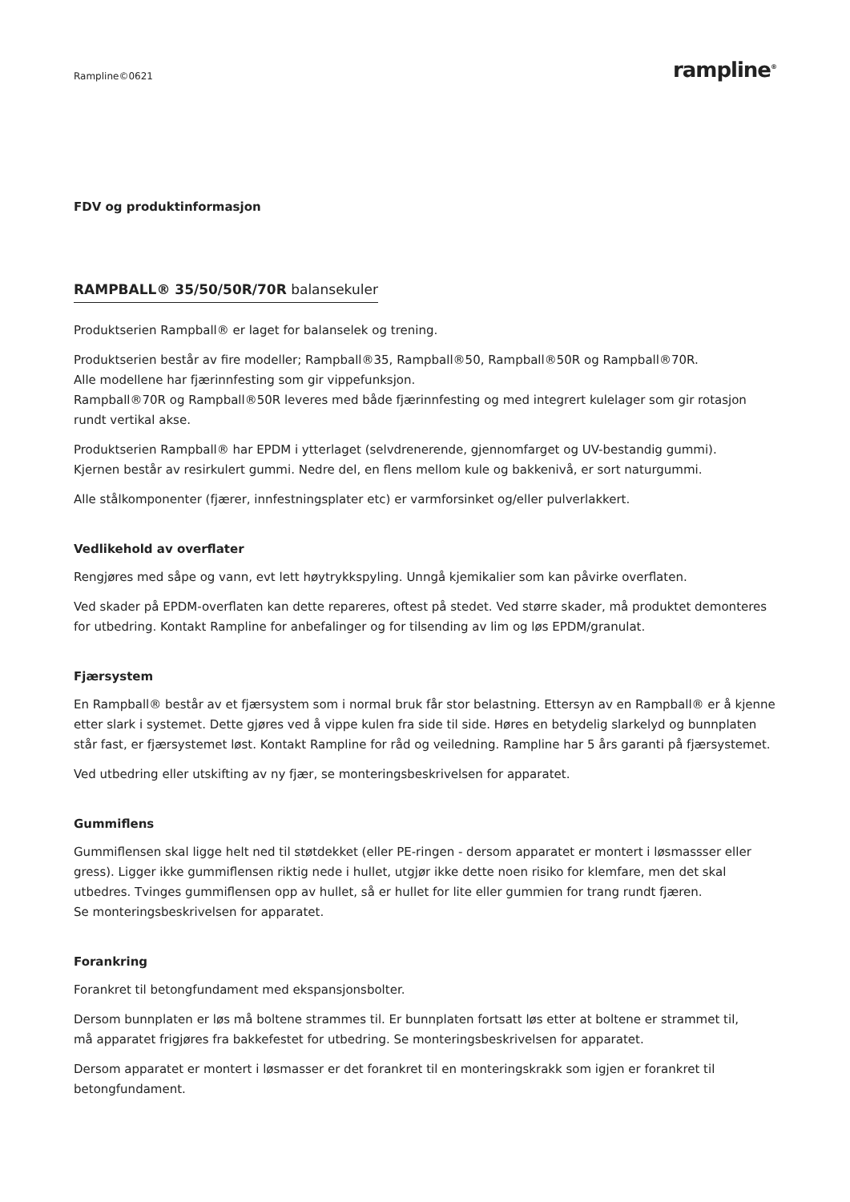Rampline©0621 rampline<sup>®</sup>
FDV og produktinformasjon
RAMPBALL® 35/50/50R/70R balansekuler
Produktserien Rampball® er laget for balanselek og trening.
Produktserien består av fire modeller; Rampball®35, Rampball®50, Rampball®50R og Rampball®70R.
Alle modellene har fjærinnfesting som gir vippefunksjon.
Rampball®70R og Rampball®50R leveres med både fjærinnfesting og med integrert kulelager som gir rotasjon rundt vertikal akse.
Produktserien Rampball® har EPDM i ytterlaget (selvdrenerende, gjennomfarget og UV-bestandig gummi).
Kjernen består av resirkulert gummi. Nedre del, en flens mellom kule og bakkenivå, er sort naturgummi.
Alle stålkomponenter (fjærer, innfestningsplater etc) er varmforsinket og/eller pulverlakkert.
Vedlikehold av overflater
Rengjøres med såpe og vann, evt lett høytrykkspyling. Unngå kjemikalier som kan påvirke overflaten.
Ved skader på EPDM-overflaten kan dette repareres, oftest på stedet. Ved større skader, må produktet demonteres for utbedring. Kontakt Rampline for anbefalinger og for tilsending av lim og løs EPDM/granulat.
Fjærsystem
En Rampball® består av et fjærsystem som i normal bruk får stor belastning. Ettersyn av en Rampball® er å kjenne etter slark i systemet. Dette gjøres ved å vippe kulen fra side til side. Høres en betydelig slarkelyd og bunnplaten står fast, er fjærsystemet løst. Kontakt Rampline for råd og veiledning. Rampline har 5 års garanti på fjærsystemet.
Ved utbedring eller utskifting av ny fjær, se monteringsbeskrivelsen for apparatet.
Gummiflens
Gummiflensen skal ligge helt ned til støtdekket (eller PE-ringen - dersom apparatet er montert i løsmassser eller gress). Ligger ikke gummiflensen riktig nede i hullet, utgjør ikke dette noen risiko for klemfare, men det skal utbedres. Tvinges gummiflensen opp av hullet, så er hullet for lite eller gummien for trang rundt fjæren.
Se monteringsbeskrivelsen for apparatet.
Forankring
Forankret til betongfundament med ekspansjonsbolter.
Dersom bunnplaten er løs må boltene strammes til. Er bunnplaten fortsatt løs etter at boltene er strammet til,
må apparatet frigjøres fra bakkefestet for utbedring. Se monteringsbeskrivelsen for apparatet.
Dersom apparatet er montert i løsmasser er det forankret til en monteringskrakk som igjen er forankret til betongfundament.